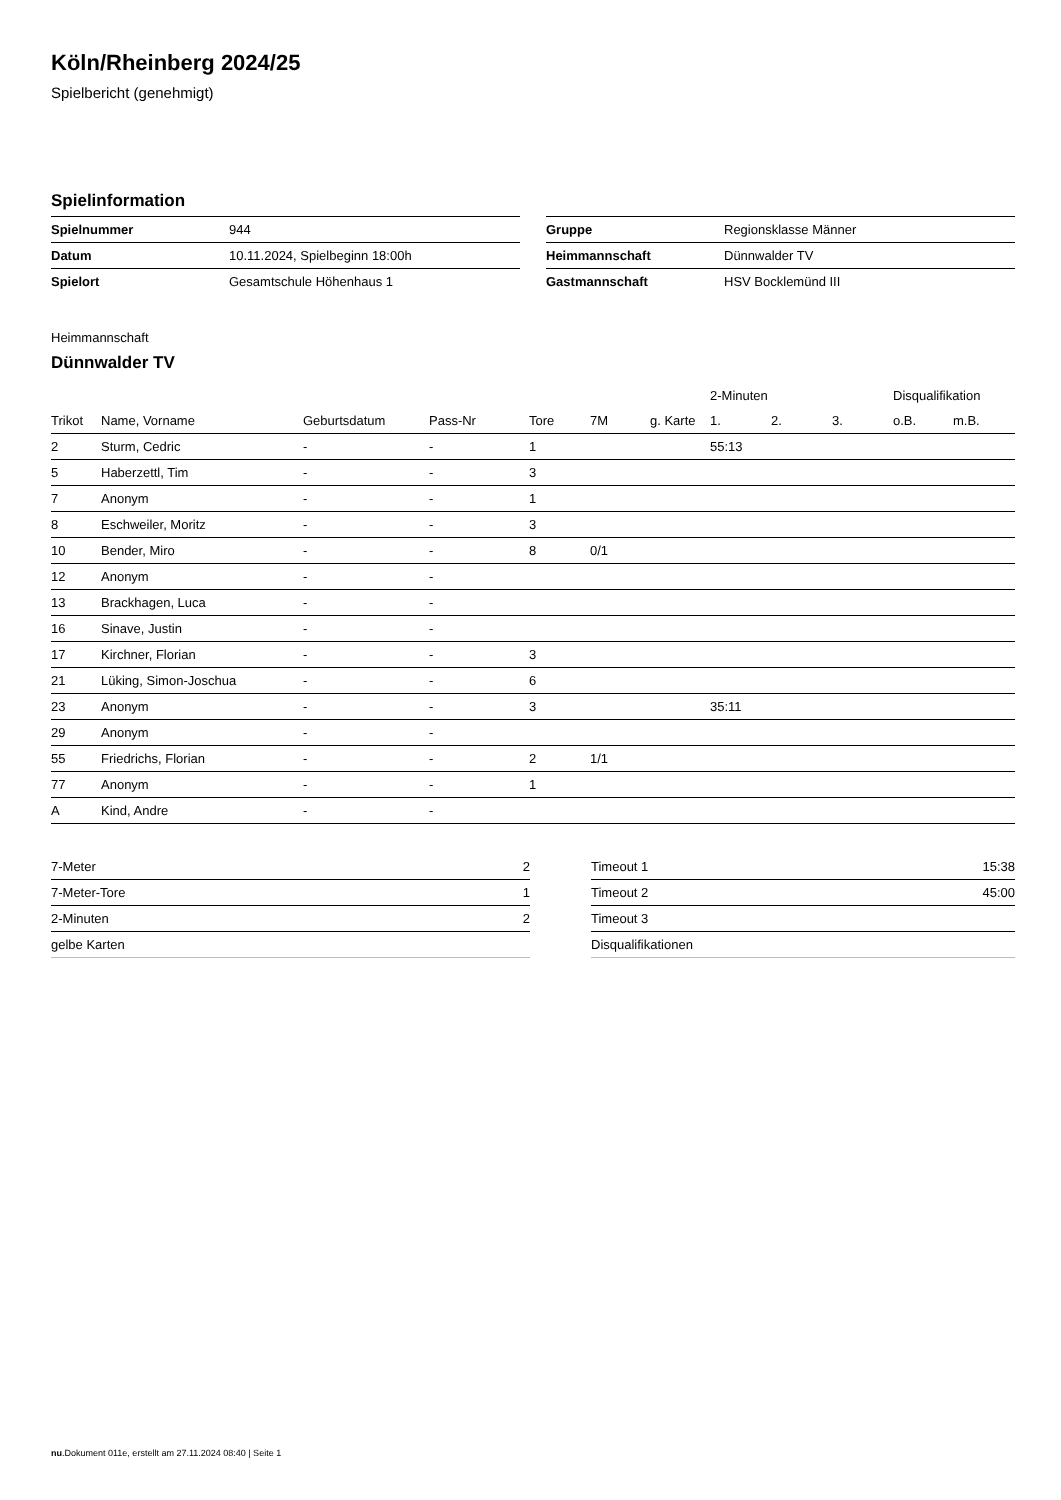Köln/Rheinberg 2024/25
Spielbericht (genehmigt)
Spielinformation
| Spielnummer | 944 |
| Datum | 10.11.2024, Spielbeginn 18:00h |
| Spielort | Gesamtschule Höhenhaus 1 |
| Gruppe | Regionsklasse Männer |
| Heimmannschaft | Dünnwalder TV |
| Gastmannschaft | HSV Bocklemünd III |
Heimmannschaft
Dünnwalder TV
| | | | | | | | 2-Minuten | | | Disqualifikation | |
| --- | --- | --- | --- | --- | --- | --- | --- | --- | --- | --- | --- |
| Trikot | Name, Vorname | Geburtsdatum | Pass-Nr | Tore | 7M | g. Karte | 1. | 2. | 3. | o.B. | m.B. |
| 2 | Sturm, Cedric | - | - | 1 | | | 55:13 | | | | |
| 5 | Haberzettl, Tim | - | - | 3 | | | | | | | |
| 7 | Anonym | - | - | 1 | | | | | | | |
| 8 | Eschweiler, Moritz | - | - | 3 | | | | | | | |
| 10 | Bender, Miro | - | - | 8 | 0/1 | | | | | | |
| 12 | Anonym | - | - | | | | | | | | |
| 13 | Brackhagen, Luca | - | - | | | | | | | | |
| 16 | Sinave, Justin | - | - | | | | | | | | |
| 17 | Kirchner, Florian | - | - | 3 | | | | | | | |
| 21 | Lüking, Simon-Joschua | - | - | 6 | | | | | | | |
| 23 | Anonym | - | - | 3 | | | 35:11 | | | | |
| 29 | Anonym | - | - | | | | | | | | |
| 55 | Friedrichs, Florian | - | - | 2 | 1/1 | | | | | | |
| 77 | Anonym | - | - | 1 | | | | | | | |
| A | Kind, Andre | - | - | | | | | | | | |
| 7-Meter | 2 |
| 7-Meter-Tore | 1 |
| 2-Minuten | 2 |
| gelbe Karten | |
| Timeout 1 | 15:38 |
| Timeout 2 | 45:00 |
| Timeout 3 | |
| Disqualifikationen | |
nu.Dokument 011e, erstellt am 27.11.2024 08:40 | Seite 1